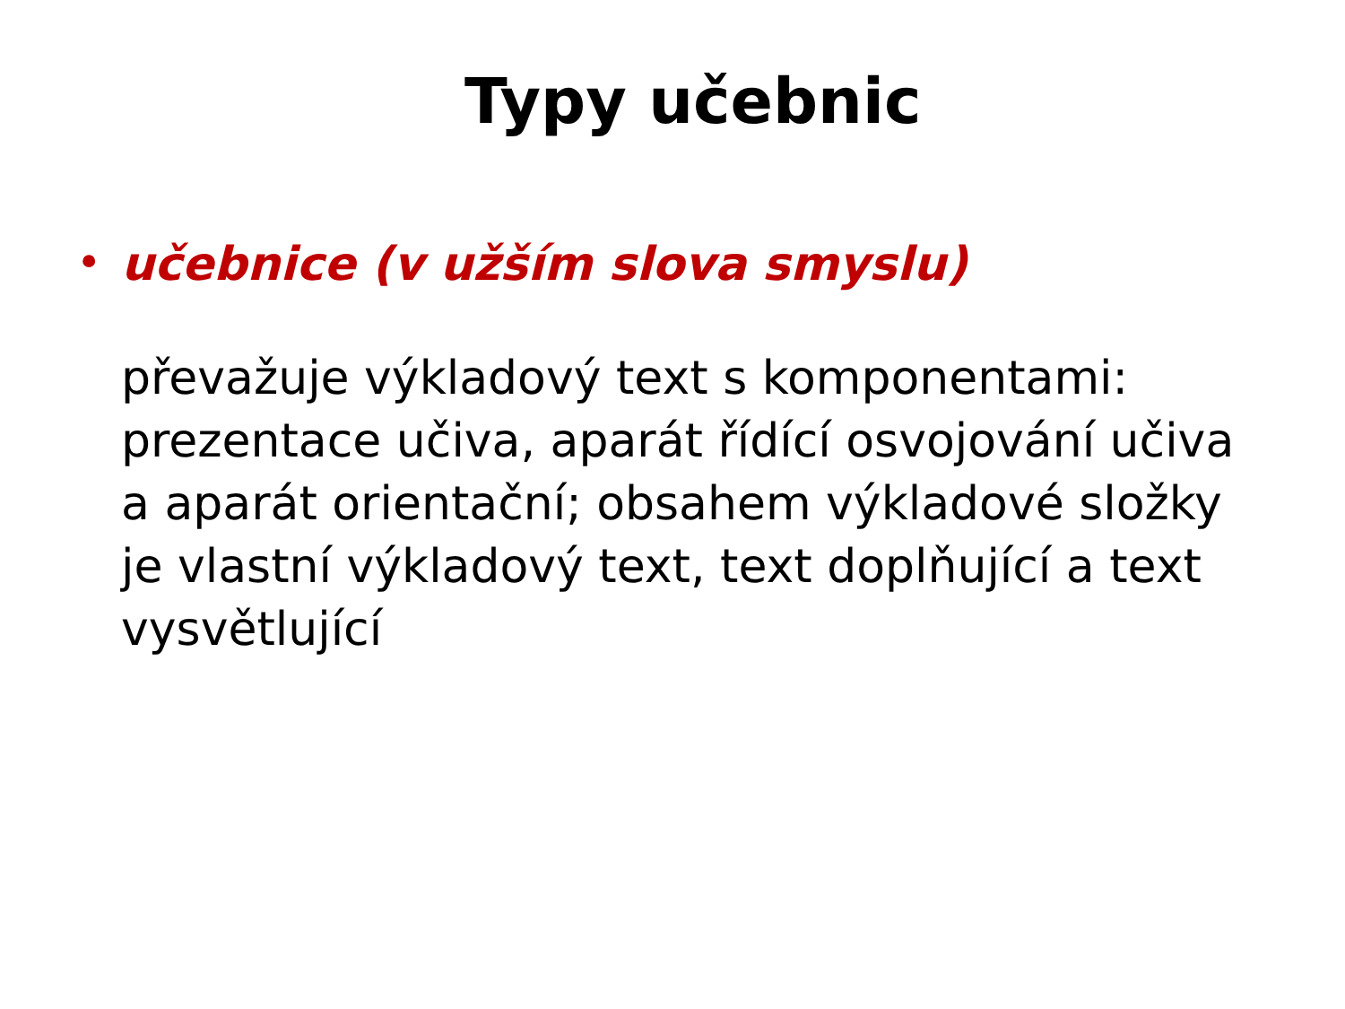Typy učebnic
• učebnice (v užším slova smyslu)
převažuje výkladový text s komponentami: prezentace učiva, aparát řídící osvojování učiva a aparát orientační; obsahem výkladové složky je vlastní výkladový text, text doplňující a text vysvětlující